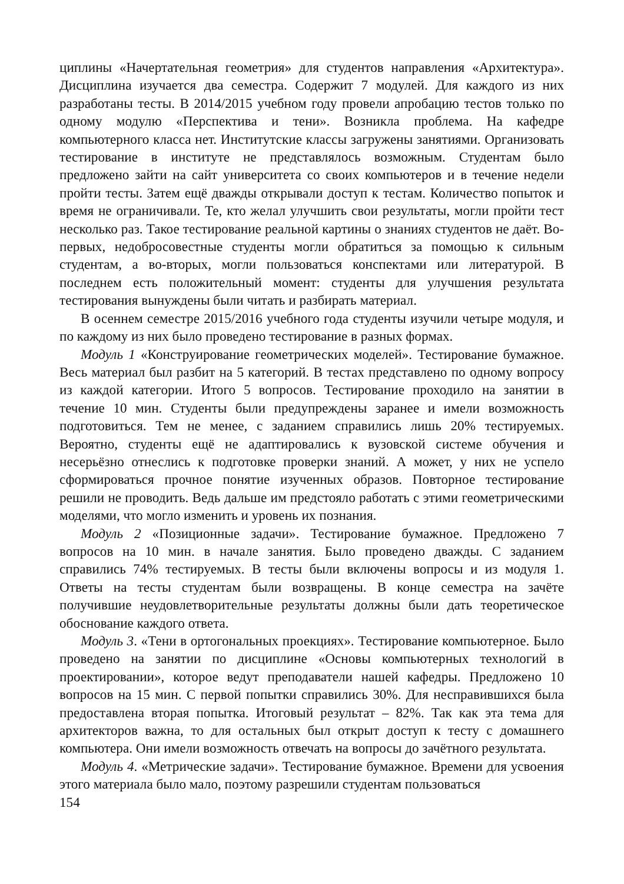циплины «Начертательная геометрия» для студентов направления «Архитектура». Дисциплина изучается два семестра. Содержит 7 модулей. Для каждого из них разработаны тесты. В 2014/2015 учебном году провели апробацию тестов только по одному модулю «Перспектива и тени». Возникла проблема. На кафедре компьютерного класса нет. Институтские классы загружены занятиями. Организовать тестирование в институте не представлялось возможным. Студентам было предложено зайти на сайт университета со своих компьютеров и в течение недели пройти тесты. Затем ещё дважды открывали доступ к тестам. Количество попыток и время не ограничивали. Те, кто желал улучшить свои результаты, могли пройти тест несколько раз. Такое тестирование реальной картины о знаниях студентов не даёт. Во-первых, недобросовестные студенты могли обратиться за помощью к сильным студентам, а во-вторых, могли пользоваться конспектами или литературой. В последнем есть положительный момент: студенты для улучшения результата тестирования вынуждены были читать и разбирать материал.
В осеннем семестре 2015/2016 учебного года студенты изучили четыре модуля, и по каждому из них было проведено тестирование в разных формах.
Модуль 1 «Конструирование геометрических моделей». Тестирование бумажное. Весь материал был разбит на 5 категорий. В тестах представлено по одному вопросу из каждой категории. Итого 5 вопросов. Тестирование проходило на занятии в течение 10 мин. Студенты были предупреждены заранее и имели возможность подготовиться. Тем не менее, с заданием справились лишь 20% тестируемых. Вероятно, студенты ещё не адаптировались к вузовской системе обучения и несерьёзно отнеслись к подготовке проверки знаний. А может, у них не успело сформироваться прочное понятие изученных образов. Повторное тестирование решили не проводить. Ведь дальше им предстояло работать с этими геометрическими моделями, что могло изменить и уровень их познания.
Модуль 2 «Позиционные задачи». Тестирование бумажное. Предложено 7 вопросов на 10 мин. в начале занятия. Было проведено дважды. С заданием справились 74% тестируемых. В тесты были включены вопросы и из модуля 1. Ответы на тесты студентам были возвращены. В конце семестра на зачёте получившие неудовлетворительные результаты должны были дать теоретическое обоснование каждого ответа.
Модуль 3. «Тени в ортогональных проекциях». Тестирование компьютерное. Было проведено на занятии по дисциплине «Основы компьютерных технологий в проектировании», которое ведут преподаватели нашей кафедры. Предложено 10 вопросов на 15 мин. С первой попытки справились 30%. Для несправившихся была предоставлена вторая попытка. Итоговый результат – 82%. Так как эта тема для архитекторов важна, то для остальных был открыт доступ к тесту с домашнего компьютера. Они имели возможность отвечать на вопросы до зачётного результата.
Модуль 4. «Метрические задачи». Тестирование бумажное. Времени для усвоения этого материала было мало, поэтому разрешили студентам пользоваться
154